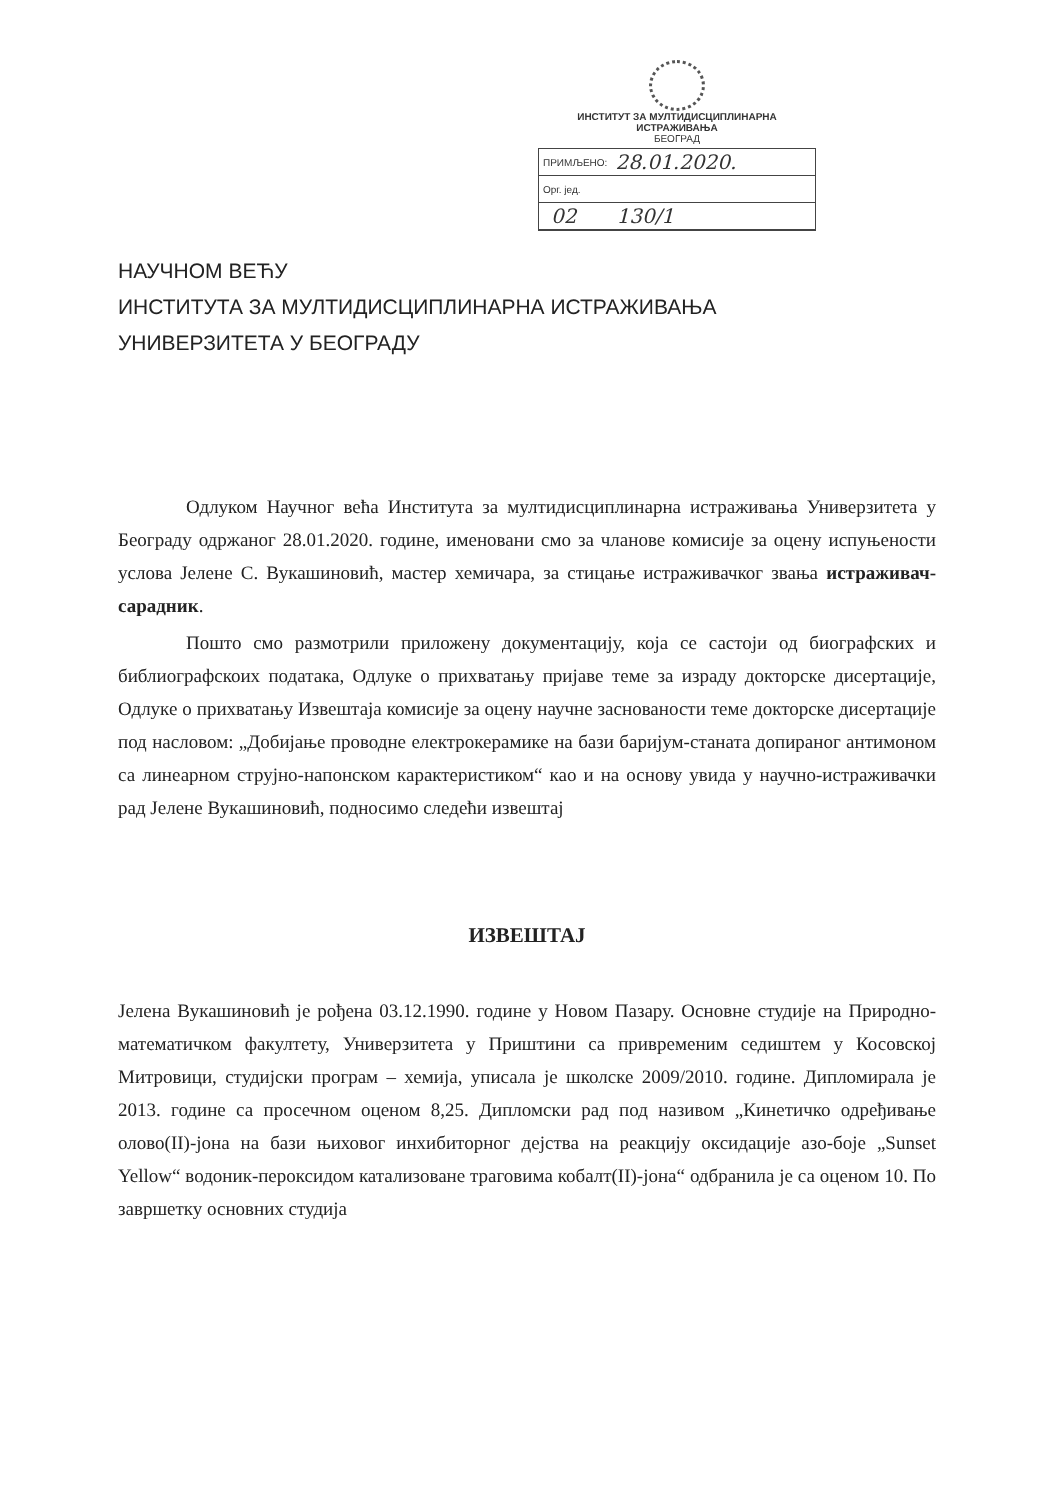ИНСТИТУТ ЗА МУЛТИДИСЦИПЛИНАРНА ИСТРАЖИВАЊА
БЕОГРАД
ПРИМЉЕНО: 28.01.2020.
Орг. јед.
02 130/1
НАУЧНОМ ВЕЋУ
ИНСТИТУТА ЗА МУЛТИДИСЦИПЛИНАРНА ИСТРАЖИВАЊА
УНИВЕРЗИТЕТА У БЕОГРАДУ
Одлуком Научног већа Института за мултидисциплинарна истраживања Универзитета у Београду одржаног 28.01.2020. године, именовани смо за чланове комисије за оцену испуњености услова Јелене С. Вукашиновић, мастер хемичара, за стицање истраживачког звања истраживач-сарадник.
Пошто смо размотрили приложену документацију, која се састоји од биографских и библиографскоих података, Одлуке о прихватању пријаве теме за израду докторске дисертације, Одлуке о прихватању Извештаја комисије за оцену научне заснованости теме докторске дисертације под насловом: „Добијање проводне електрокерамике на бази баријум-станата допираног антимоном са линеарном струјно-напонском карактеристиком“ као и на основу увида у научно-истраживачки рад Јелене Вукашиновић, подносимо следећи извештај
ИЗВЕШТАЈ
Јелена Вукашиновић је рођена 03.12.1990. године у Новом Пазару. Основне студије на Природно-математичком факултету, Универзитета у Приштини са привременим седиштем у Косовској Митровици, студијски програм – хемија, уписала је школске 2009/2010. године. Дипломирала је 2013. године са просечном оценом 8,25. Дипломски рад под називом „Кинетичко одређивање олово(II)-јона на бази њиховог инхибиторног дејства на реакцију оксидације азо-боје „Sunset Yellow“ водоник-пероксидом катализоване траговима кобалт(II)-јона“ одбранила је са оценом 10. По завршетку основних студија